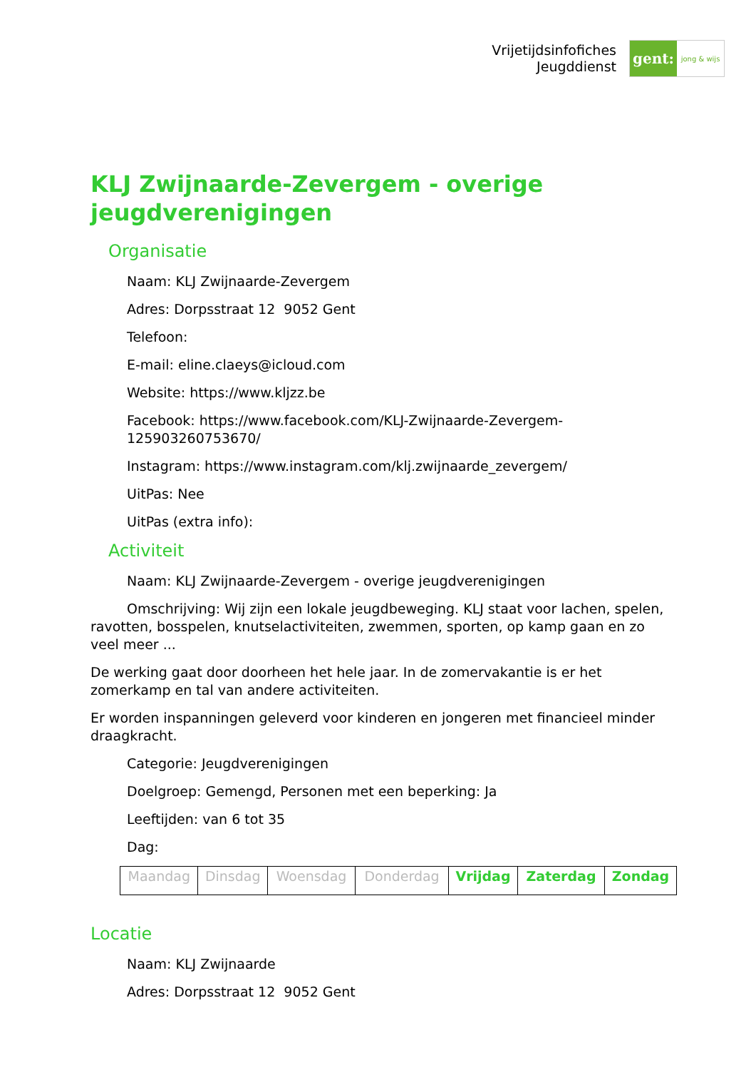Vrijetijdsinfofiches
Jeugddienst
gent:
jong & wijs
KLJ Zwijnaarde-Zevergem - overige jeugdverenigingen
Organisatie
Naam: KLJ Zwijnaarde-Zevergem
Adres: Dorpsstraat 12 9052 Gent
Telefoon:
E-mail: eline.claeys@icloud.com
Website: https://www.kljzz.be
Facebook: https://www.facebook.com/KLJ-Zwijnaarde-Zevergem-125903260753670/
Instagram: https://www.instagram.com/klj.zwijnaarde_zevergem/
UitPas: Nee
UitPas (extra info):
Activiteit
Naam: KLJ Zwijnaarde-Zevergem - overige jeugdverenigingen
Omschrijving: Wij zijn een lokale jeugdbeweging. KLJ staat voor lachen, spelen, ravotten, bosspelen, knutselactiviteiten, zwemmen, sporten, op kamp gaan en zo veel meer ...
De werking gaat door doorheen het hele jaar. In de zomervakantie is er het zomerkamp en tal van andere activiteiten.
Er worden inspanningen geleverd voor kinderen en jongeren met financieel minder draagkracht.
Categorie: Jeugdverenigingen
Doelgroep: Gemengd, Personen met een beperking: Ja
Leeftijden: van 6 tot 35
Dag:
| Maandag | Dinsdag | Woensdag | Donderdag | Vrijdag | Zaterdag | Zondag |
Locatie
Naam: KLJ Zwijnaarde
Adres: Dorpsstraat 12 9052 Gent